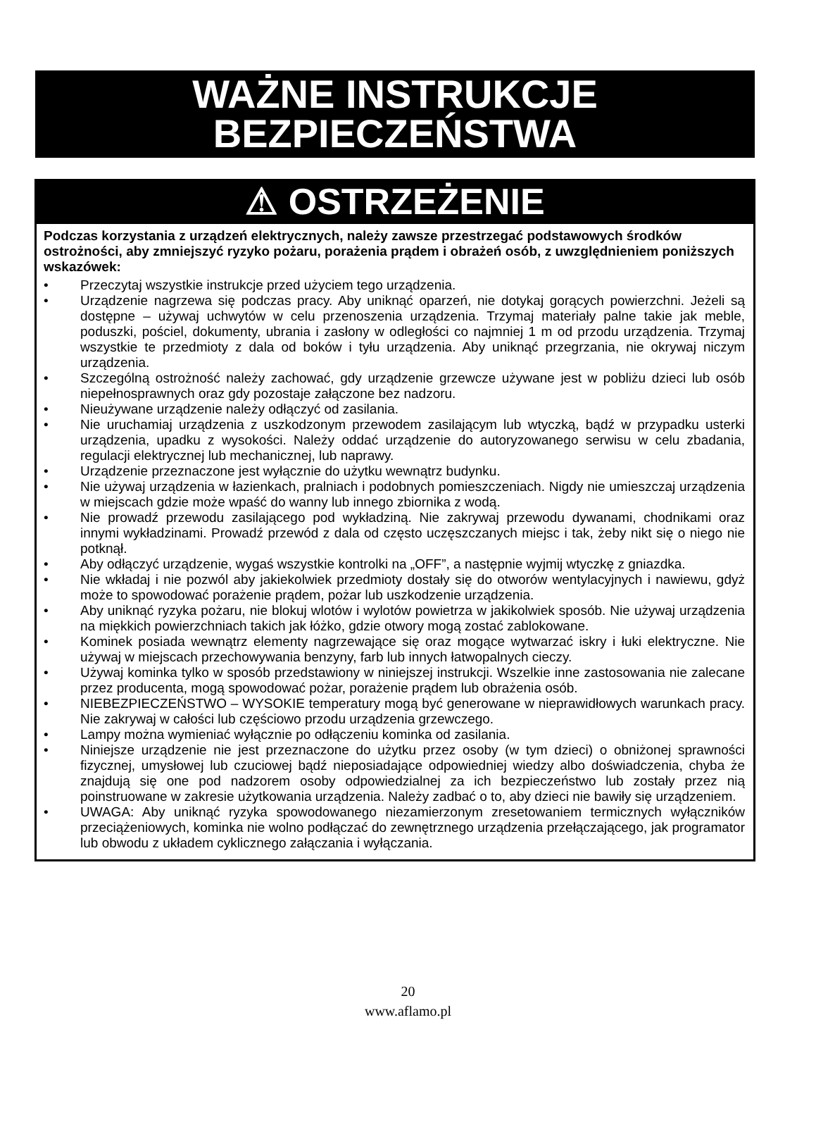WAŻNE INSTRUKCJE BEZPIECZEŃSTWA
⚠ OSTRZEŻENIE
Podczas korzystania z urządzeń elektrycznych, należy zawsze przestrzegać podstawowych środków ostrożności, aby zmniejszyć ryzyko pożaru, porażenia prądem i obrażeń osób, z uwzględnieniem poniższych wskazówek:
• Przeczytaj wszystkie instrukcje przed użyciem tego urządzenia.
• Urządzenie nagrzewa się podczas pracy. Aby uniknąć oparzeń, nie dotykaj gorących powierzchni. Jeżeli są dostępne – używaj uchwytów w celu przenoszenia urządzenia. Trzymaj materiały palne takie jak meble, poduszki, pościel, dokumenty, ubrania i zasłony w odległości co najmniej 1 m od przodu urządzenia. Trzymaj wszystkie te przedmioty z dala od boków i tyłu urządzenia. Aby uniknąć przegrzania, nie okrywaj niczym urządzenia.
• Szczególną ostrożność należy zachować, gdy urządzenie grzewcze używane jest w pobliżu dzieci lub osób niepełnosprawnych oraz gdy pozostaje załączone bez nadzoru.
• Nieużywane urządzenie należy odłączyć od zasilania.
• Nie uruchamiaj urządzenia z uszkodzonym przewodem zasilającym lub wtyczką, bądź w przypadku usterki urządzenia, upadku z wysokości. Należy oddać urządzenie do autoryzowanego serwisu w celu zbadania, regulacji elektrycznej lub mechanicznej, lub naprawy.
• Urządzenie przeznaczone jest wyłącznie do użytku wewnątrz budynku.
• Nie używaj urządzenia w łazienkach, pralniach i podobnych pomieszczeniach. Nigdy nie umieszczaj urządzenia w miejscach gdzie może wpaść do wanny lub innego zbiornika z wodą.
• Nie prowadź przewodu zasilającego pod wykładziną. Nie zakrywaj przewodu dywanami, chodnikami oraz innymi wykładzinami. Prowadź przewód z dala od często uczęszczanych miejsc i tak, żeby nikt się o niego nie potknął.
• Aby odłączyć urządzenie, wygaś wszystkie kontrolki na „OFF”, a następnie wyjmij wtyczkę z gniazdka.
• Nie wkładaj i nie pozwól aby jakiekolwiek przedmioty dostały się do otworów wentylacyjnych i nawiewu, gdyż może to spowodować porażenie prądem, pożar lub uszkodzenie urządzenia.
• Aby uniknąć ryzyka pożaru, nie blokuj wlotów i wylotów powietrza w jakikolwiek sposób. Nie używaj urządzenia na miękkich powierzchniach takich jak łóżko, gdzie otwory mogą zostać zablokowane.
• Kominek posiada wewnątrz elementy nagrzewające się oraz mogące wytwarzać iskry i łuki elektryczne. Nie używaj w miejscach przechowywania benzyny, farb lub innych łatwopalnych cieczy.
• Używaj kominka tylko w sposób przedstawiony w niniejszej instrukcji. Wszelkie inne zastosowania nie zalecane przez producenta, mogą spowodować pożar, porażenie prądem lub obrażenia osób.
• NIEBEZPIECZEŃSTWO – WYSOKIE temperatury mogą być generowane w nieprawidłowych warunkach pracy. Nie zakrywaj w całości lub częściowo przodu urządzenia grzewczego.
• Lampy można wymieniać wyłącznie po odłączeniu kominka od zasilania.
• Niniejsze urządzenie nie jest przeznaczone do użytku przez osoby (w tym dzieci) o obniżonej sprawności fizycznej, umysłowej lub czuciowej bądź nieposiadające odpowiedniej wiedzy albo doświadczenia, chyba że znajdują się one pod nadzorem osoby odpowiedzialnej za ich bezpieczeństwo lub zostały przez nią poinstruowane w zakresie użytkowania urządzenia. Należy zadbać o to, aby dzieci nie bawiły się urządzeniem.
• UWAGA: Aby uniknąć ryzyka spowodowanego niezamierzonym zresetowaniem termicznych wyłączników przeciążeniowych, kominka nie wolno podłączać do zewnętrznego urządzenia przełączającego, jak programator lub obwodu z układem cyklicznego załączania i wyłączania.
20
www.aflamo.pl